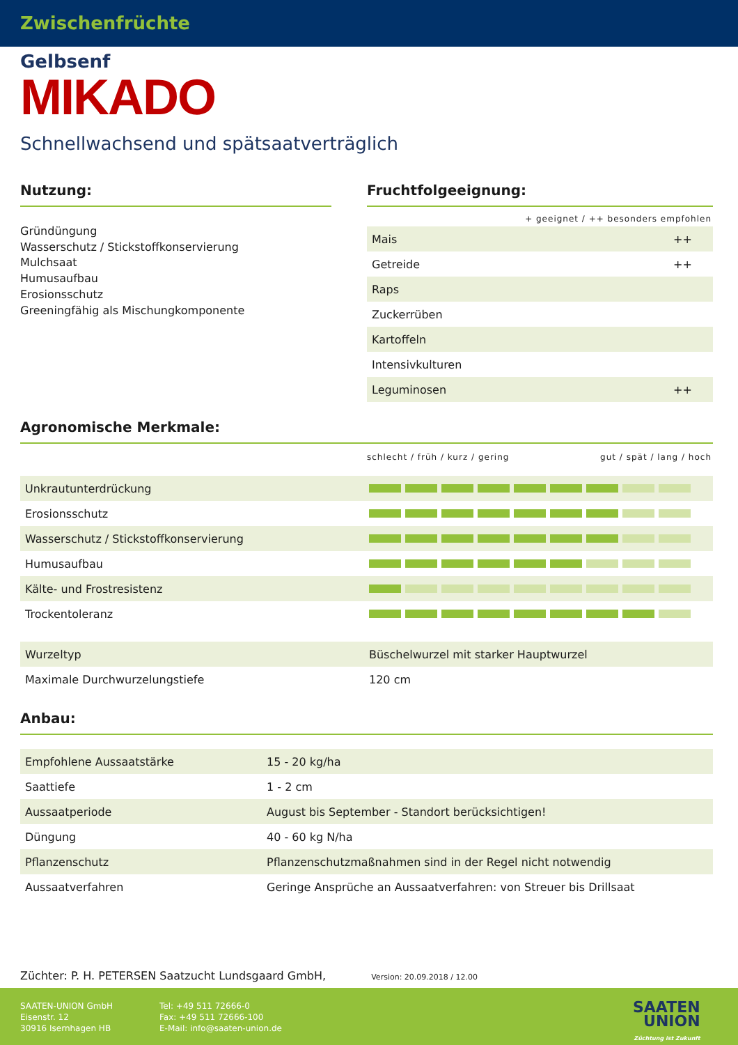Zwischenfrüchte
Gelbsenf
MIKADO
Schnellwachsend und spätsaatverträglich
Nutzung:
Gründüngung
Wasserschutz / Stickstoffkonservierung
Mulchsaat
Humusaufbau
Erosionsschutz
Greeningfähig als Mischungkomponente
Fruchtfolgeeignung:
+ geeignet / ++ besonders empfohlen
| Mais | ++ |
| Getreide | ++ |
| Raps | |
| Zuckerrüben | |
| Kartoffeln | |
| Intensivkulturen | |
| Leguminosen | ++ |
Agronomische Merkmale:
schlecht / früh / kurz / gering gut / spät / lang / hoch
| Unkrautunterdrückung | |
| Erosionsschutz | |
| Wasserschutz / Stickstoffkonservierung | |
| Humusaufbau | |
| Kälte- und Frostresistenz | |
| Trockentoleranz | |
| Wurzeltyp | Büschelwurzel mit starker Hauptwurzel |
| Maximale Durchwurzelungstiefe | 120 cm |
Anbau:
| Empfohlene Aussaatstärke | 15 - 20 kg/ha |
| Saattiefe | 1 - 2 cm |
| Aussaatperiode | August bis September - Standort berücksichtigen! |
| Düngung | 40 - 60 kg N/ha |
| Pflanzenschutz | Pflanzenschutzmaßnahmen sind in der Regel nicht notwendig |
| Aussaatverfahren | Geringe Ansprüche an Aussaatverfahren: von Streuer bis Drillsaat |
Züchter: P. H. PETERSEN Saatzucht Lundsgaard GmbH, Version: 20.09.2018 / 12.00
SAATEN-UNION GmbH
Eisenstr. 12
30916 Isernhagen HB
Tel: +49 511 72666-0
Fax: +49 511 72666-100
E-Mail: info@saaten-union.de
SAATEN
UNION
Züchtung ist Zukunft